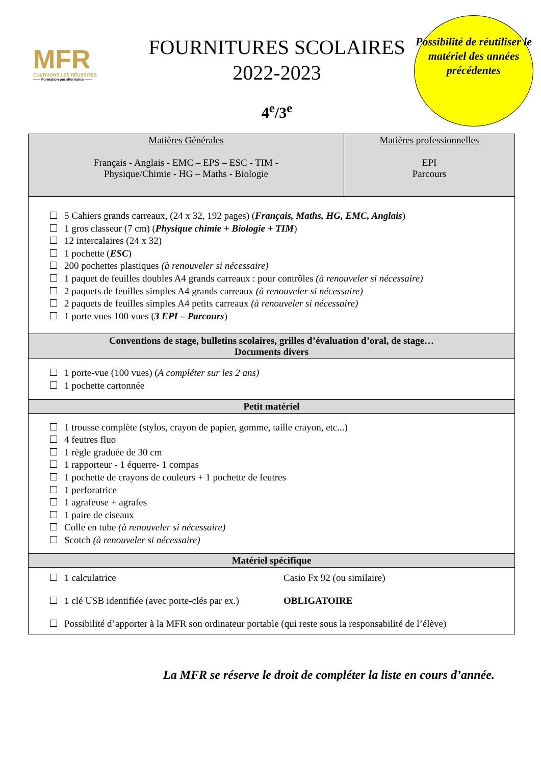MFR
CULTIVONS LES RÉUSSITES
—— Formation par alternance ——
FOURNITURES SCOLAIRES
2022-2023
4<sup>e</sup>/3<sup>e</sup>
Possibilité de réutiliser le matériel des années précédentes
| Matières Générales Français - Anglais - EMC – EPS – ESC - TIM - Physique/Chimie - HG – Maths - Biologie | Matières professionnelles EPI Parcours |
| 5 Cahiers grands carreaux, (24 x 32, 192 pages) ( Français, Maths, HG, EMC, Anglais ) 1 gros classeur (7 cm) ( Physique chimie + Biologie + TIM ) 12 intercalaires (24 x 32) 1 pochette ( ESC ) 200 pochettes plastiques (à renouveler si nécessaire) 1 paquet de feuilles doubles A4 grands carreaux : pour contrôles (à renouveler si nécessaire) 2 paquets de feuilles simples A4 grands carreaux (à renouveler si nécessaire) 2 paquets de feuilles simples A4 petits carreaux (à renouveler si nécessaire) 1 porte vues 100 vues ( 3 EPI – Parcours ) | |
| Conventions de stage, bulletins scolaires, grilles d’évaluation d’oral, de stage… Documents divers | |
| 1 porte-vue (100 vues) ( A compléter sur les 2 ans) 1 pochette cartonnée | |
| Petit matériel | |
| 1 trousse complète (stylos, crayon de papier, gomme, taille crayon, etc...) 4 feutres fluo 1 règle graduée de 30 cm 1 rapporteur - 1 équerre- 1 compas 1 pochette de crayons de couleurs + 1 pochette de feutres 1 perforatrice 1 agrafeuse + agrafes 1 paire de ciseaux Colle en tube (à renouveler si nécessaire) Scotch (à renouveler si nécessaire) | |
| Matériel spécifique | |
| 1 calculatrice Casio Fx 92 (ou similaire) 1 clé USB identifiée (avec porte-clés par ex.) OBLIGATOIRE Possibilité d’apporter à la MFR son ordinateur portable (qui reste sous la responsabilité de l’élève) | |
La MFR se réserve le droit de compléter la liste en cours d’année.